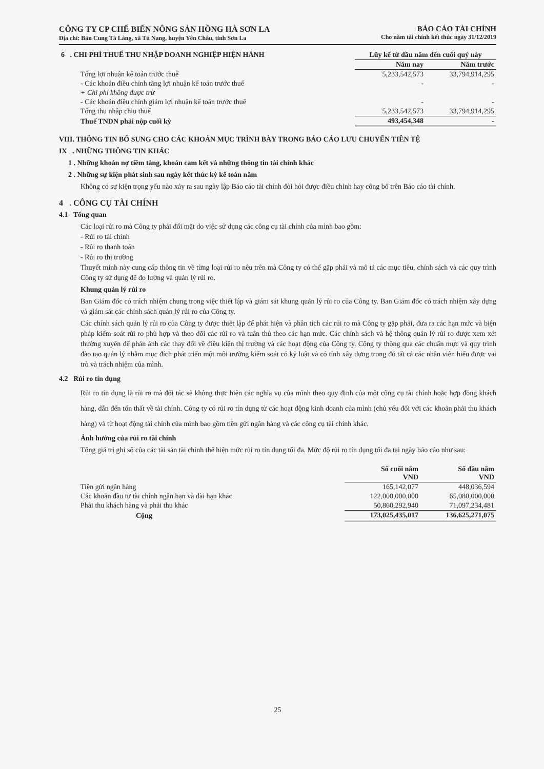CÔNG TY CP CHẾ BIẾN NÔNG SẢN HỒNG HÀ SƠN LA
Địa chỉ: Bản Cung Tà Làng, xã Tú Nang, huyện Yên Châu, tỉnh Sơn La
BÁO CÁO TÀI CHÍNH
Cho năm tài chính kết thúc ngày 31/12/2019
| 6 . CHI PHÍ THUẾ THU NHẬP DOANH NGHIỆP HIỆN HÀNH | Lũy kế từ đầu năm đến cuối quý này | |
| | Năm nay | Năm trước |
| Tổng lợi nhuận kế toán trước thuế | 5,233,542,573 | 33,794,914,295 |
| - Các khoản điều chỉnh tăng lợi nhuận kế toán trước thuế | - | - |
| + Chi phí không được trừ | | |
| - Các khoản điều chỉnh giảm lợi nhuận kế toán trước thuế | - | - |
| Tổng thu nhập chịu thuế | 5,233,542,573 | 33,794,914,295 |
| Thuế TNDN phải nộp cuối kỳ | 493,454,348 | - |
VIII. THÔNG TIN BỔ SUNG CHO CÁC KHOẢN MỤC TRÌNH BÀY TRONG BÁO CÁO LƯU CHUYỂN TIỀN TỆ
IX . NHỮNG THÔNG TIN KHÁC
1 . Những khoản nợ tiềm tàng, khoản cam kết và những thông tin tài chính khác
2 . Những sự kiện phát sinh sau ngày kết thúc kỳ kế toán năm
Không có sự kiện trọng yếu nào xảy ra sau ngày lập Báo cáo tài chính đòi hỏi được điều chỉnh hay công bố trên Báo cáo tài chính.
4 . CÔNG CỤ TÀI CHÍNH
4.1 Tổng quan
Các loại rủi ro mà Công ty phải đối mặt do việc sử dụng các công cụ tài chính của mình bao gồm:
- Rủi ro tài chính
- Rủi ro thanh toán
- Rủi ro thị trường
Thuyết minh này cung cấp thông tin về từng loại rủi ro nêu trên mà Công ty có thể gặp phải và mô tả các mục tiêu, chính sách và các quy trình Công ty sử dụng để đo lường và quản lý rủi ro.
Khung quản lý rủi ro
Ban Giám đốc có trách nhiệm chung trong việc thiết lập và giám sát khung quản lý rủi ro của Công ty. Ban Giám đốc có trách nhiệm xây dựng và giám sát các chính sách quản lý rủi ro của Công ty.
Các chính sách quản lý rủi ro của Công ty được thiết lập để phát hiện và phân tích các rủi ro mà Công ty gặp phải, đưa ra các hạn mức và biện pháp kiểm soát rủi ro phù hợp và theo dõi các rủi ro và tuân thủ theo các hạn mức. Các chính sách và hệ thông quản lý rủi ro được xem xét thường xuyên để phản ánh các thay đổi về điều kiện thị trường và các hoạt động của Công ty. Công ty thông qua các chuẩn mực và quy trình đào tạo quản lý nhằm mục đích phát triển một môi trường kiểm soát có kỷ luật và có tính xây dựng trong đó tất cả các nhân viên hiểu được vai trò và trách nhiệm của mình.
4.2 Rủi ro tín dụng
Rủi ro tín dụng là rủi ro mà đối tác sẽ không thực hiện các nghĩa vụ của mình theo quy định của một công cụ tài chính hoặc hợp đồng khách hàng, dẫn đến tổn thất về tài chính. Công ty có rủi ro tín dụng từ các hoạt động kinh doanh của mình (chủ yếu đối với các khoản phải thu khách hàng) và từ hoạt động tài chính của mình bao gồm tiền gửi ngân hàng và các công cụ tài chính khác.
Ảnh hưởng của rủi ro tài chính
Tổng giá trị ghi sổ của các tài sản tài chính thể hiện mức rủi ro tín dụng tối đa. Mức độ rủi ro tín dụng tối đa tại ngày báo cáo như sau:
| | Số cuối năm VND | Số đầu năm VND |
| Tiền gửi ngân hàng | 165,142,077 | 448,036,594 |
| Các khoản đầu tư tài chính ngắn hạn và dài hạn khác | 122,000,000,000 | 65,080,000,000 |
| Phải thu khách hàng và phải thu khác | 50,860,292,940 | 71,097,234,481 |
| Cộng | 173,025,435,017 | 136,625,271,075 |
25